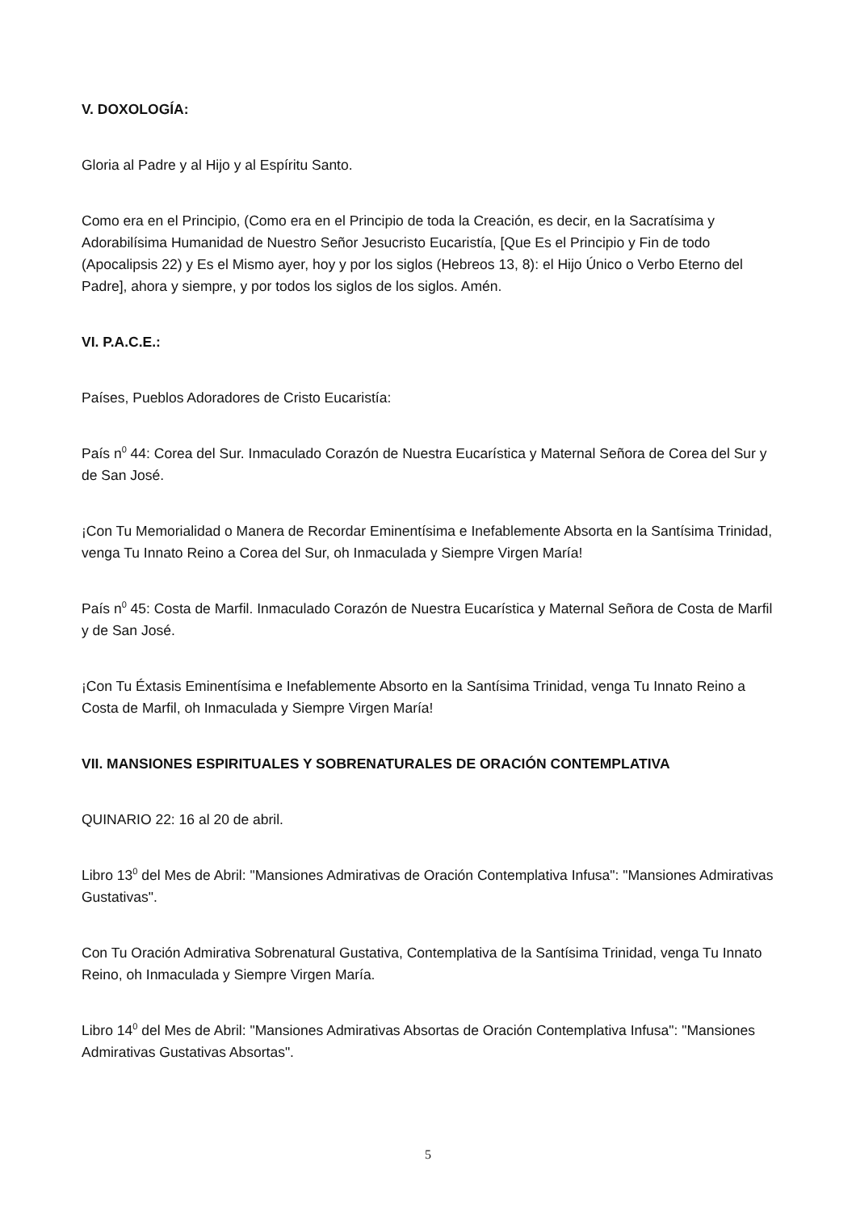V. DOXOLOGÍA:
Gloria al Padre y al Hijo y al Espíritu Santo.
Como era en el Principio, (Como era en el Principio de toda la Creación, es decir, en la Sacratísima y Adorabilísima Humanidad de Nuestro Señor Jesucristo Eucaristía, [Que Es el Principio y Fin de todo (Apocalipsis 22) y Es el Mismo ayer, hoy y por los siglos (Hebreos 13, 8): el Hijo Único o Verbo Eterno del Padre], ahora y siempre, y por todos los siglos de los siglos. Amén.
VI. P.A.C.E.:
Países, Pueblos Adoradores de Cristo Eucaristía:
País n<sup>0</sup> 44: Corea del Sur. Inmaculado Corazón de Nuestra Eucarística y Maternal Señora de Corea del Sur y de San José.
¡Con Tu Memorialidad o Manera de Recordar Eminentísima e Inefablemente Absorta en la Santísima Trinidad, venga Tu Innato Reino a Corea del Sur, oh Inmaculada y Siempre Virgen María!
País n<sup>0</sup> 45: Costa de Marfil. Inmaculado Corazón de Nuestra Eucarística y Maternal Señora de Costa de Marfil y de San José.
¡Con Tu Éxtasis Eminentísima e Inefablemente Absorto en la Santísima Trinidad, venga Tu Innato Reino a Costa de Marfil, oh Inmaculada y Siempre Virgen María!
VII. MANSIONES ESPIRITUALES Y SOBRENATURALES DE ORACIÓN CONTEMPLATIVA
QUINARIO 22: 16 al 20 de abril.
Libro 13<sup>0</sup> del Mes de Abril: "Mansiones Admirativas de Oración Contemplativa Infusa": "Mansiones Admirativas Gustativas".
Con Tu Oración Admirativa Sobrenatural Gustativa, Contemplativa de la Santísima Trinidad, venga Tu Innato Reino, oh Inmaculada y Siempre Virgen María.
Libro 14<sup>0</sup> del Mes de Abril: "Mansiones Admirativas Absortas de Oración Contemplativa Infusa": "Mansiones Admirativas Gustativas Absortas".
5